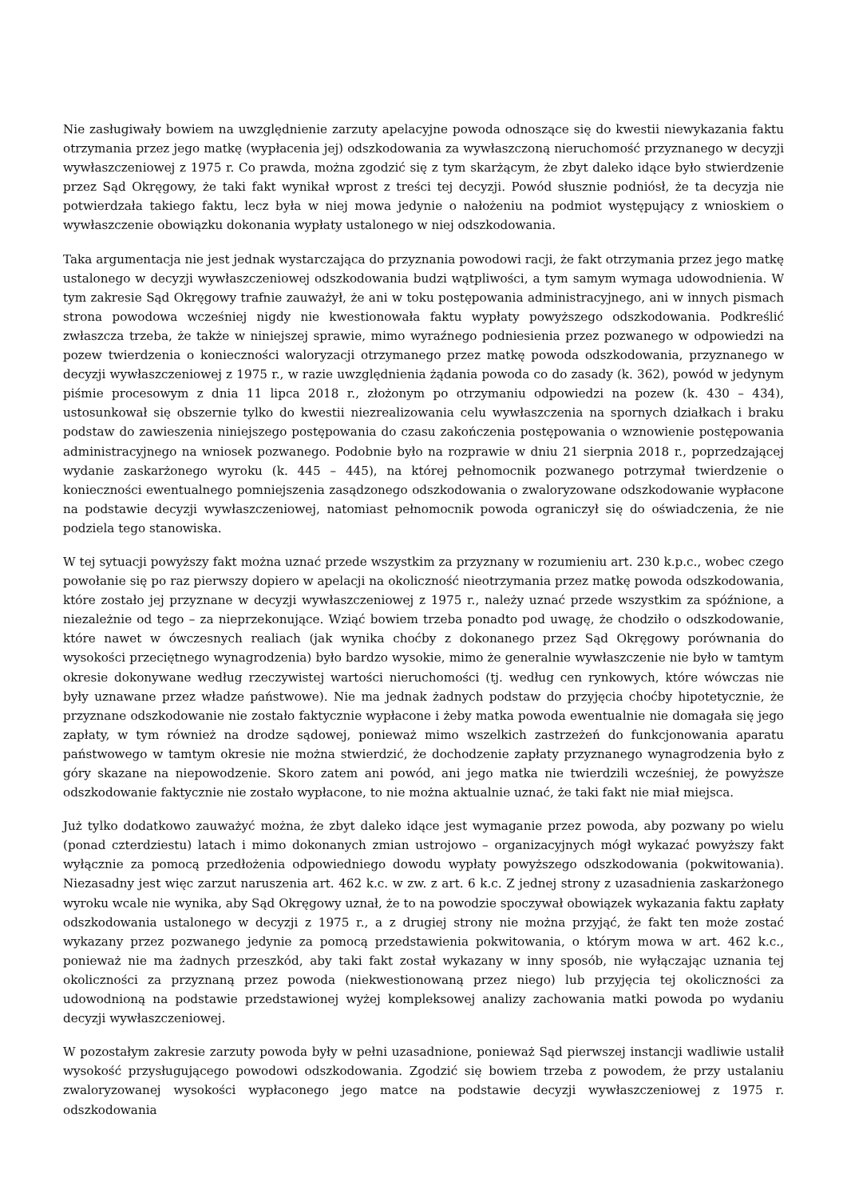Nie zasługiwały bowiem na uwzględnienie zarzuty apelacyjne powoda odnoszące się do kwestii niewykazania faktu otrzymania przez jego matkę (wypłacenia jej) odszkodowania za wywłaszczoną nieruchomość przyznanego w decyzji wywłaszczeniowej z 1975 r. Co prawda, można zgodzić się z tym skarżącym, że zbyt daleko idące było stwierdzenie przez Sąd Okręgowy, że taki fakt wynikał wprost z treści tej decyzji. Powód słusznie podniósł, że ta decyzja nie potwierdzała takiego faktu, lecz była w niej mowa jedynie o nałożeniu na podmiot występujący z wnioskiem o wywłaszczenie obowiązku dokonania wypłaty ustalonego w niej odszkodowania.
Taka argumentacja nie jest jednak wystarczająca do przyznania powodowi racji, że fakt otrzymania przez jego matkę ustalonego w decyzji wywłaszczeniowej odszkodowania budzi wątpliwości, a tym samym wymaga udowodnienia. W tym zakresie Sąd Okręgowy trafnie zauważył, że ani w toku postępowania administracyjnego, ani w innych pismach strona powodowa wcześniej nigdy nie kwestionowała faktu wypłaty powyższego odszkodowania. Podkreślić zwłaszcza trzeba, że także w niniejszej sprawie, mimo wyraźnego podniesienia przez pozwanego w odpowiedzi na pozew twierdzenia o konieczności waloryzacji otrzymanego przez matkę powoda odszkodowania, przyznanego w decyzji wywłaszczeniowej z 1975 r., w razie uwzględnienia żądania powoda co do zasady (k. 362), powód w jedynym piśmie procesowym z dnia 11 lipca 2018 r., złożonym po otrzymaniu odpowiedzi na pozew (k. 430 – 434), ustosunkował się obszernie tylko do kwestii niezrealizowania celu wywłaszczenia na spornych działkach i braku podstaw do zawieszenia niniejszego postępowania do czasu zakończenia postępowania o wznowienie postępowania administracyjnego na wniosek pozwanego. Podobnie było na rozprawie w dniu 21 sierpnia 2018 r., poprzedzającej wydanie zaskarżonego wyroku (k. 445 – 445), na której pełnomocnik pozwanego potrzymał twierdzenie o konieczności ewentualnego pomniejszenia zasądzonego odszkodowania o zwaloryzowane odszkodowanie wypłacone na podstawie decyzji wywłaszczeniowej, natomiast pełnomocnik powoda ograniczył się do oświadczenia, że nie podziela tego stanowiska.
W tej sytuacji powyższy fakt można uznać przede wszystkim za przyznany w rozumieniu art. 230 k.p.c., wobec czego powołanie się po raz pierwszy dopiero w apelacji na okoliczność nieotrzymania przez matkę powoda odszkodowania, które zostało jej przyznane w decyzji wywłaszczeniowej z 1975 r., należy uznać przede wszystkim za spóźnione, a niezależnie od tego – za nieprzekonujące. Wziąć bowiem trzeba ponadto pod uwagę, że chodziło o odszkodowanie, które nawet w ówczesnych realiach (jak wynika choćby z dokonanego przez Sąd Okręgowy porównania do wysokości przeciętnego wynagrodzenia) było bardzo wysokie, mimo że generalnie wywłaszczenie nie było w tamtym okresie dokonywane według rzeczywistej wartości nieruchomości (tj. według cen rynkowych, które wówczas nie były uznawane przez władze państwowe). Nie ma jednak żadnych podstaw do przyjęcia choćby hipotetycznie, że przyznane odszkodowanie nie zostało faktycznie wypłacone i żeby matka powoda ewentualnie nie domagała się jego zapłaty, w tym również na drodze sądowej, ponieważ mimo wszelkich zastrzeżeń do funkcjonowania aparatu państwowego w tamtym okresie nie można stwierdzić, że dochodzenie zapłaty przyznanego wynagrodzenia było z góry skazane na niepowodzenie. Skoro zatem ani powód, ani jego matka nie twierdzili wcześniej, że powyższe odszkodowanie faktycznie nie zostało wypłacone, to nie można aktualnie uznać, że taki fakt nie miał miejsca.
Już tylko dodatkowo zauważyć można, że zbyt daleko idące jest wymaganie przez powoda, aby pozwany po wielu (ponad czterdziestu) latach i mimo dokonanych zmian ustrojowo – organizacyjnych mógł wykazać powyższy fakt wyłącznie za pomocą przedłożenia odpowiedniego dowodu wypłaty powyższego odszkodowania (pokwitowania). Niezasadny jest więc zarzut naruszenia art. 462 k.c. w zw. z art. 6 k.c. Z jednej strony z uzasadnienia zaskarżonego wyroku wcale nie wynika, aby Sąd Okręgowy uznał, że to na powodzie spoczywał obowiązek wykazania faktu zapłaty odszkodowania ustalonego w decyzji z 1975 r., a z drugiej strony nie można przyjąć, że fakt ten może zostać wykazany przez pozwanego jedynie za pomocą przedstawienia pokwitowania, o którym mowa w art. 462 k.c., ponieważ nie ma żadnych przeszkód, aby taki fakt został wykazany w inny sposób, nie wyłączając uznania tej okoliczności za przyznaną przez powoda (niekwestionowaną przez niego) lub przyjęcia tej okoliczności za udowodnioną na podstawie przedstawionej wyżej kompleksowej analizy zachowania matki powoda po wydaniu decyzji wywłaszczeniowej.
W pozostałym zakresie zarzuty powoda były w pełni uzasadnione, ponieważ Sąd pierwszej instancji wadliwie ustalił wysokość przysługującego powodowi odszkodowania. Zgodzić się bowiem trzeba z powodem, że przy ustalaniu zwaloryzowanej wysokości wypłaconego jego matce na podstawie decyzji wywłaszczeniowej z 1975 r. odszkodowania